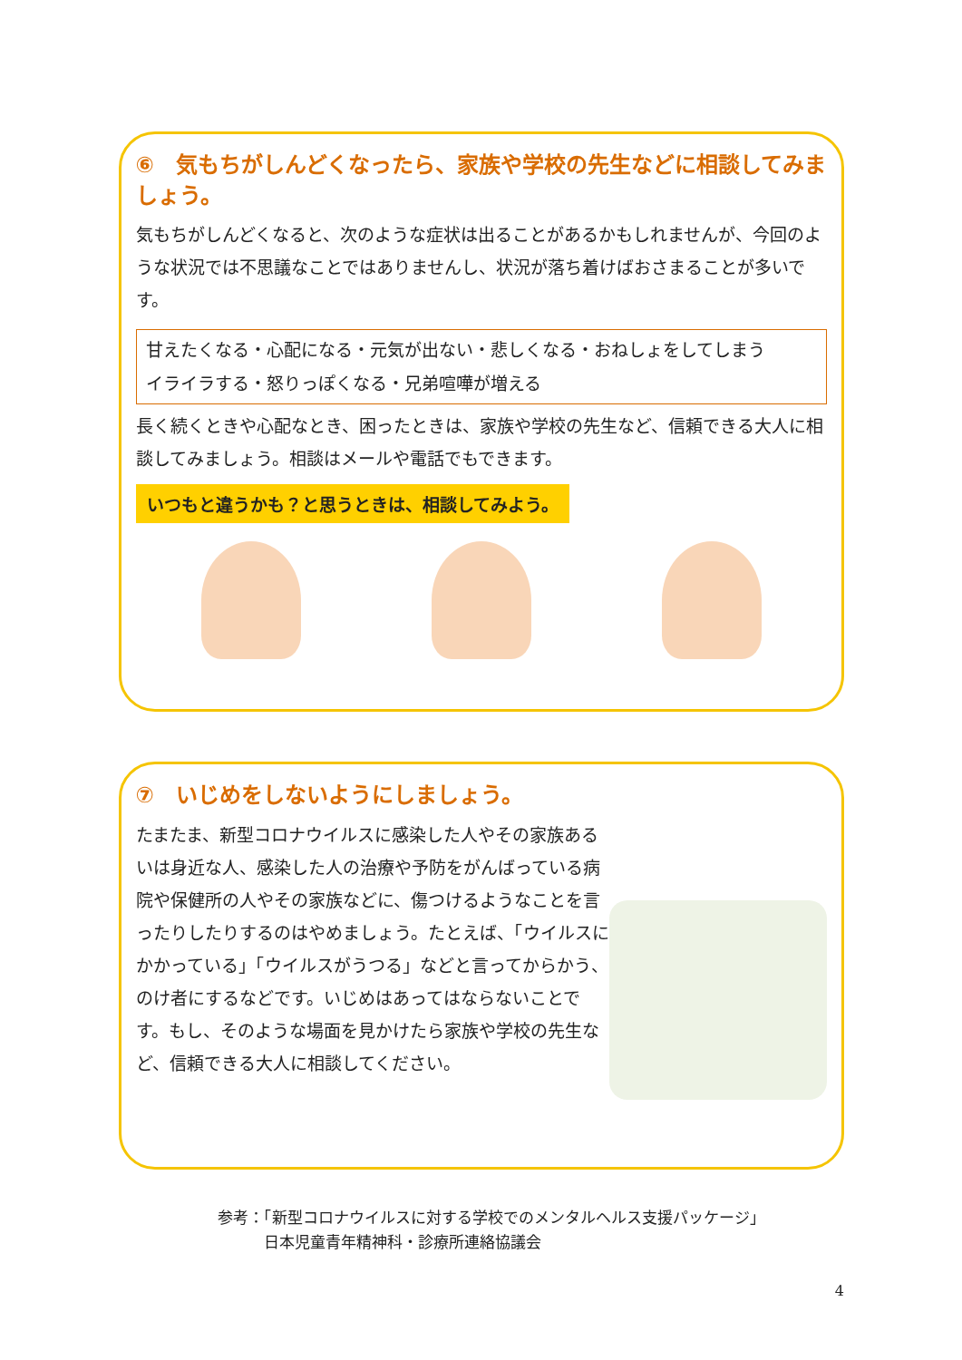⑥　気もちがしんどくなったら、家族や学校の先生などに相談してみましょう。
気もちがしんどくなると、次のような症状は出ることがあるかもしれませんが、今回のような状況では不思議なことではありませんし、状況が落ち着けばおさまることが多いです。
甘えたくなる・心配になる・元気が出ない・悲しくなる・おねしょをしてしまう
イライラする・怒りっぽくなる・兄弟喧嘩が増える
長く続くときや心配なとき、困ったときは、家族や学校の先生など、信頼できる大人に相談してみましょう。相談はメールや電話でもできます。
いつもと違うかも？と思うときは、相談してみよう。
⑦　いじめをしないようにしましょう。
たまたま、新型コロナウイルスに感染した人やその家族あるいは身近な人、感染した人の治療や予防をがんばっている病院や保健所の人やその家族などに、傷つけるようなことを言ったりしたりするのはやめましょう。たとえば、「ウイルスにかかっている」「ウイルスがうつる」などと言ってからかう、のけ者にするなどです。いじめはあってはならないことです。もし、そのような場面を見かけたら家族や学校の先生など、信頼できる大人に相談してください。
参考：「新型コロナウイルスに対する学校でのメンタルヘルス支援パッケージ」
　　　日本児童青年精神科・診療所連絡協議会
4